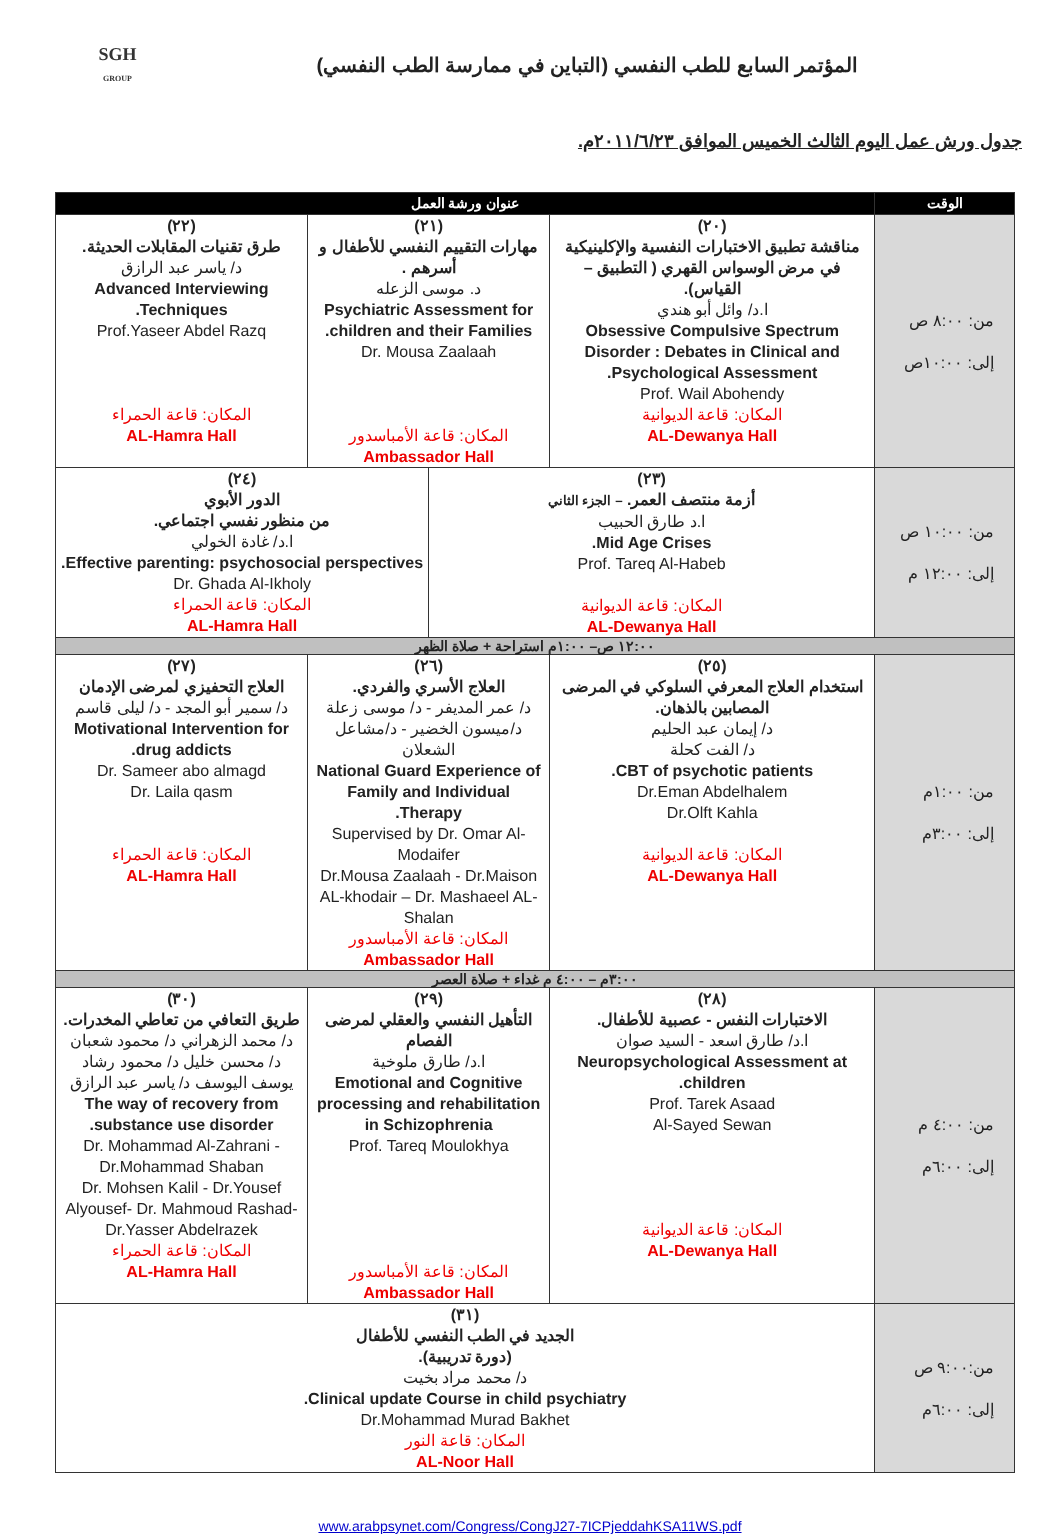SGH
GROUP
المؤتمر السابع للطب النفسي (التباين في ممارسة الطب النفسي)
جدول ورش عمل اليوم الثالث الخميس الموافق ٢٠١١/٦/٢٣م.
| الوقت | عنوان ورشة العمل | | | |
| --- | --- | --- | --- | --- |
| من: ٨:٠٠ ص إلى: ١٠:٠٠ص | (٢٠) مناقشة تطبيق الاختبارات النفسية والإكلينيكية في مرض الوسواس القهري ( التطبيق – القياس). ا.د/ وائل أبو هندي Obsessive Compulsive Spectrum Disorder : Debates in Clinical and Psychological Assessment. Prof. Wail Abohendy المكان: قاعة الديوانية AL-Dewanya Hall | (٢١) مهارات التقييم النفسي للأطفال و أسرهم . د. موسى الزعله Psychiatric Assessment for children and their Families. Dr. Mousa Zaalaah المكان: قاعة الأمباسدور Ambassador Hall | | (٢٢) طرق تقنيات المقابلات الحديثة. د/ ياسر عبد الرازق Advanced Interviewing Techniques. Prof.Yaseer Abdel Razq المكان: قاعة الحمراء AL-Hamra Hall |
| من: ١٠:٠٠ ص إلى: ١٢:٠٠ م | (٢٣) أزمة منتصف العمر. – الجزء الثاني ا.د طارق الحبيب Mid Age Crises. Prof. Tareq Al-Habeb المكان: قاعة الديوانية AL-Dewanya Hall | | (٢٤) الدور الأبوي من منظور نفسي اجتماعي. ا.د/ غادة الخولي Effective parenting: psychosocial perspectives. Dr. Ghada Al-Ikholy المكان: قاعة الحمراء AL-Hamra Hall | |
| ١٢:٠٠ ص– ١:٠٠م استراحة + صلاة الظهر | | | | |
| من: ١:٠٠م إلى: ٣:٠٠م | (٢٥) استخدام العلاج المعرفي السلوكي في المرضى المصابين بالذهان. د/ إيمان عبد الحليم د/ الفت كحلة CBT of psychotic patients. Dr.Eman Abdelhalem Dr.Olft Kahla المكان: قاعة الديوانية AL-Dewanya Hall | (٢٦) العلاج الأسري والفردي. د/ عمر المديفر - د/ موسى زعلة د/ميسون الخضير - د/مشاعل الشعلان National Guard Experience of Family and Individual Therapy. Supervised by Dr. Omar Al-Modaifer Dr.Mousa Zaalaah - Dr.Maison AL-khodair – Dr. Mashaeel AL-Shalan المكان: قاعة الأمباسدور Ambassador Hall | | (٢٧) العلاج التحفيزي لمرضى الإدمان د/ سمير أبو المجد - د/ ليلى قاسم Motivational Intervention for drug addicts. Dr. Sameer abo almagd Dr. Laila qasm المكان: قاعة الحمراء AL-Hamra Hall |
| ٣:٠٠م – ٤:٠٠ م غداء + صلاة العصر | | | | |
| من: ٤:٠٠ م إلى: ٦:٠٠م | (٢٨) الاختبارات النفس - عصبية للأطفال. ا.د/ طارق اسعد - السيد صوان Neuropsychological Assessment at children. Prof. Tarek Asaad Al-Sayed Sewan المكان: قاعة الديوانية AL-Dewanya Hall | (٢٩) التأهيل النفسي والعقلي لمرضى الفصام ا.د/ طارق ملوخية Emotional and Cognitive processing and rehabilitation in Schizophrenia Prof. Tareq Moulokhya المكان: قاعة الأمباسدور Ambassador Hall | | (٣٠) طريق التعافي من تعاطي المخدرات. د/ محمد الزهراني د/ محمود شعبان د/ محسن خليل د/ محمود رشاد يوسف اليوسف د/ ياسر عبد الرازق The way of recovery from substance use disorder. Dr. Mohammad Al-Zahrani - Dr.Mohammad Shaban Dr. Mohsen Kalil - Dr.Yousef Alyousef- Dr. Mahmoud Rashad- Dr.Yasser Abdelrazek المكان: قاعة الحمراء AL-Hamra Hall |
| من:٩:٠٠ ص إلى: ٦:٠٠م | (٣١) الجديد في الطب النفسي للأطفال (دورة تدريبية). د/ محمد مراد بخيت Clinical update Course in child psychiatry. Dr.Mohammad Murad Bakhet المكان: قاعة النور AL-Noor Hall | | | |
www.arabpsynet.com/Congress/CongJ27-7ICPjeddahKSA11WS.pdf